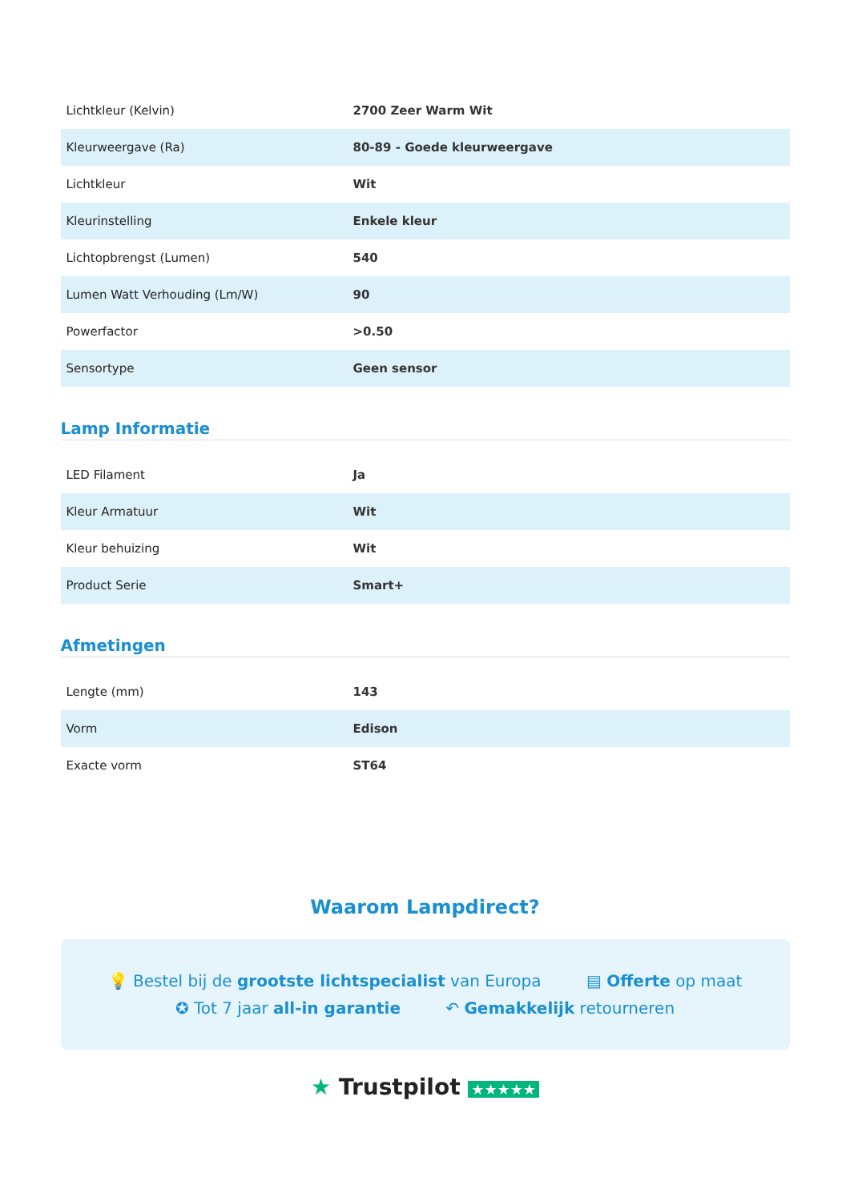| Lichtkleur (Kelvin) | 2700 Zeer Warm Wit |
| Kleurweergave (Ra) | 80-89 - Goede kleurweergave |
| Lichtkleur | Wit |
| Kleurinstelling | Enkele kleur |
| Lichtopbrengst (Lumen) | 540 |
| Lumen Watt Verhouding (Lm/W) | 90 |
| Powerfactor | >0.50 |
| Sensortype | Geen sensor |
Lamp Informatie
| LED Filament | Ja |
| Kleur Armatuur | Wit |
| Kleur behuizing | Wit |
| Product Serie | Smart+ |
Afmetingen
| Lengte (mm) | 143 |
| Vorm | Edison |
| Exacte vorm | ST64 |
Waarom Lampdirect?
💡 Bestel bij de grootste lichtspecialist van Europa ▤ Offerte op maat
✪ Tot 7 jaar all-in garantie ↶ Gemakkelijk retourneren
★ Trustpilot ★★★★★